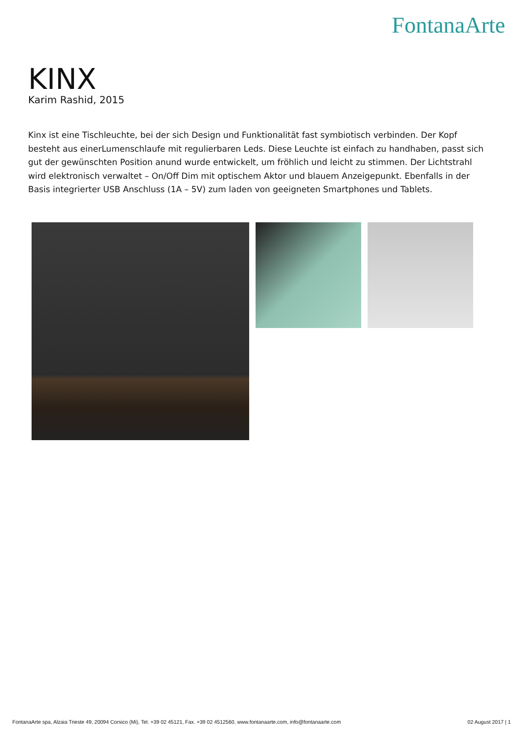FontanaArte
KINX
Karim Rashid, 2015
Kinx ist eine Tischleuchte, bei der sich Design und Funktionalität fast symbiotisch verbinden. Der Kopf besteht aus einerLumenschlaufe mit regulierbaren Leds. Diese Leuchte ist einfach zu handhaben, passt sich gut der gewünschten Position anund wurde entwickelt, um fröhlich und leicht zu stimmen. Der Lichtstrahl wird elektronisch verwaltet – On/Off Dim mit optischem Aktor und blauem Anzeigepunkt. Ebenfalls in der Basis integrierter USB Anschluss (1A – 5V) zum laden von geeigneten Smartphones und Tablets.
FontanaArte spa, Alzaia Trieste 49, 20094 Corsico (Mi), Tel. +39 02 45121, Fax. +39 02 4512560, www.fontanaarte.com, info@fontanaarte.com 02 August 2017 | 1